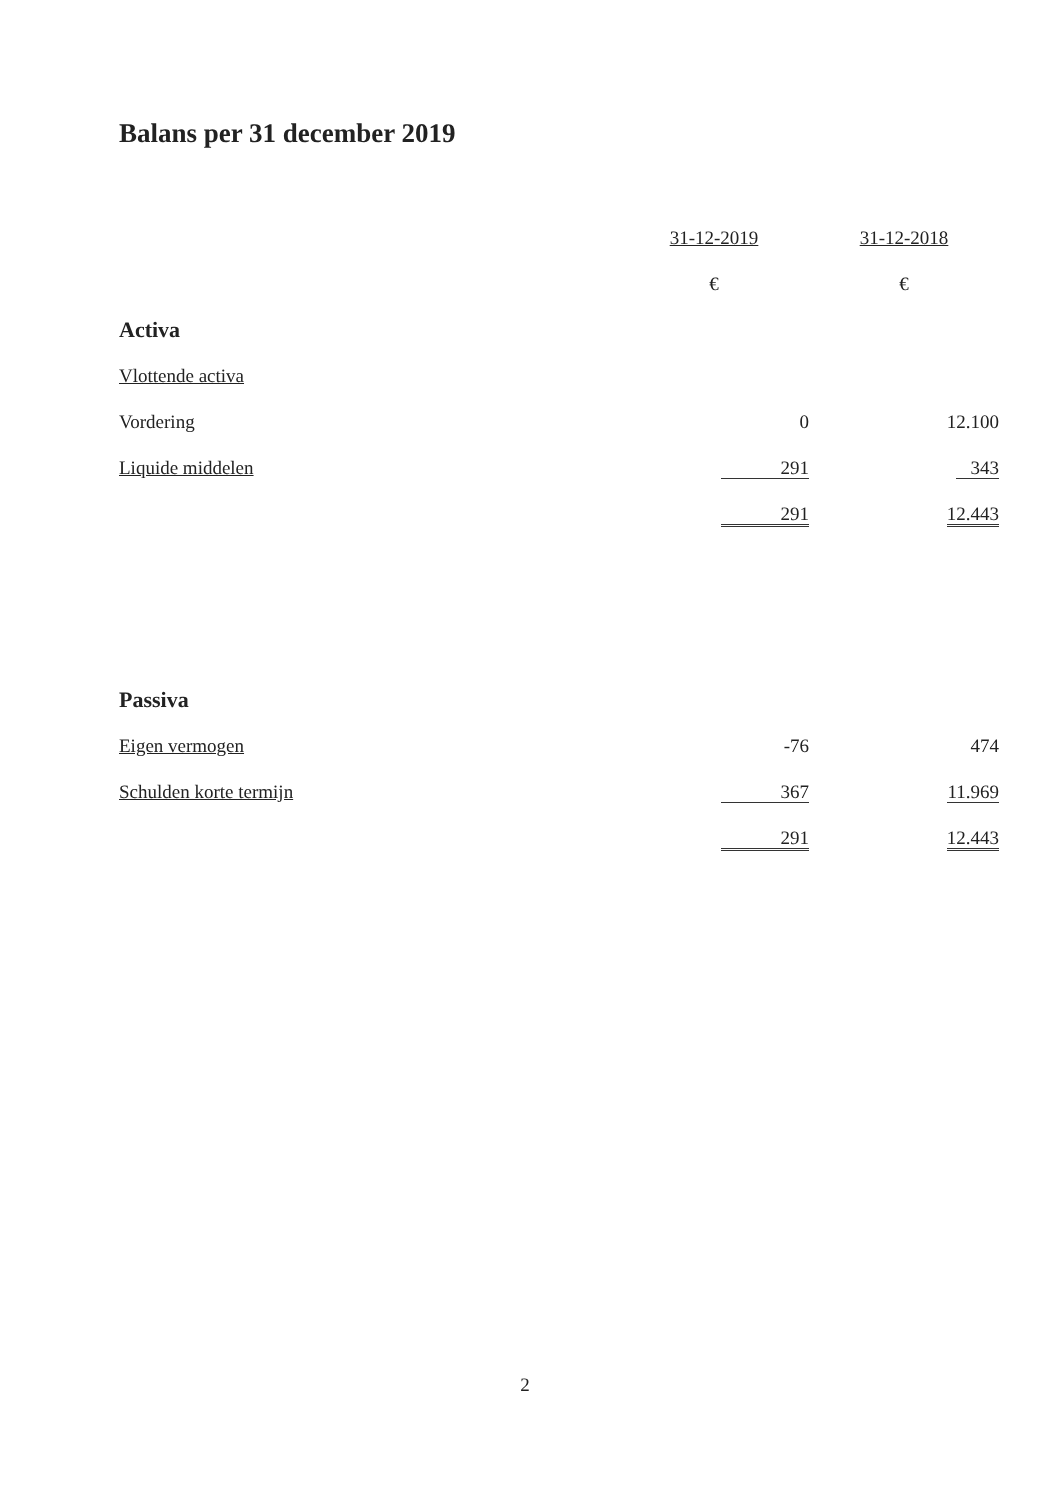Balans per 31 december 2019
| | 31-12-2019 | 31-12-2018 |
| --- | --- | --- |
| | € | € |
| Activa | | |
| Vlottende activa | | |
| Vordering | 0 | 12.100 |
| Liquide middelen | 291 | 343 |
| | 291 | 12.443 |
| Passiva | | |
| Eigen vermogen | -76 | 474 |
| Schulden korte termijn | 367 | 11.969 |
| | 291 | 12.443 |
2